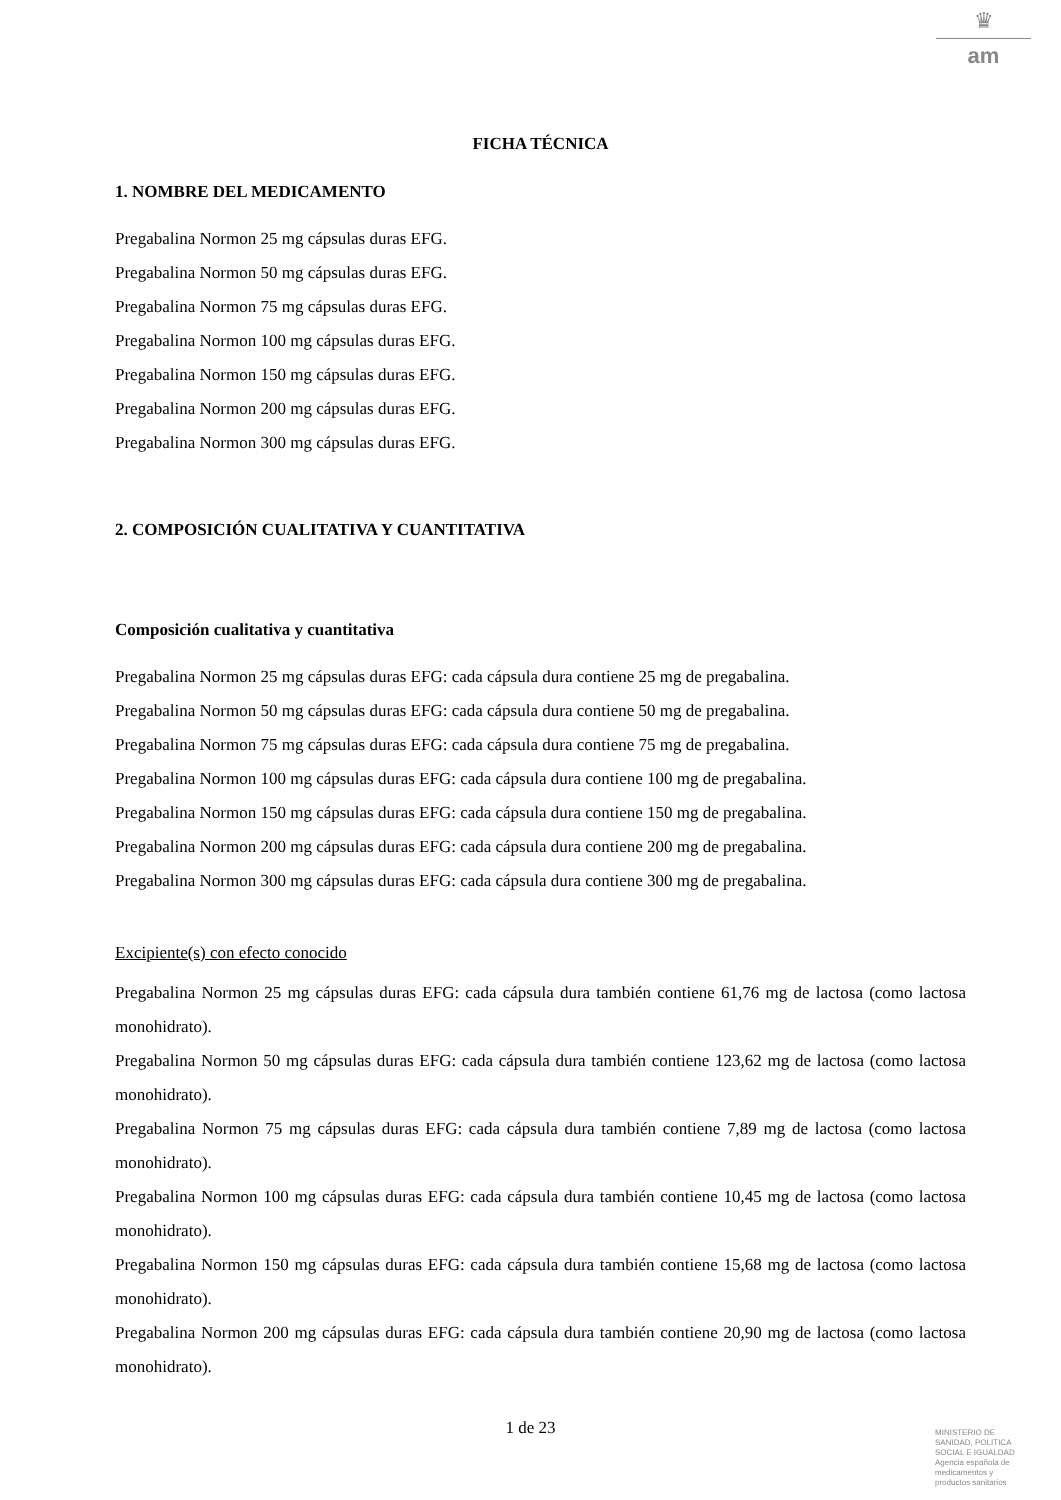♛
am
FICHA TÉCNICA
1. NOMBRE DEL MEDICAMENTO
Pregabalina Normon 25 mg cápsulas duras EFG.
Pregabalina Normon 50 mg cápsulas duras EFG.
Pregabalina Normon 75 mg cápsulas duras EFG.
Pregabalina Normon 100 mg cápsulas duras EFG.
Pregabalina Normon 150 mg cápsulas duras EFG.
Pregabalina Normon 200 mg cápsulas duras EFG.
Pregabalina Normon 300 mg cápsulas duras EFG.
2. COMPOSICIÓN CUALITATIVA Y CUANTITATIVA
Composición cualitativa y cuantitativa
Pregabalina Normon 25 mg cápsulas duras EFG: cada cápsula dura contiene 25 mg de pregabalina.
Pregabalina Normon 50 mg cápsulas duras EFG: cada cápsula dura contiene 50 mg de pregabalina.
Pregabalina Normon 75 mg cápsulas duras EFG: cada cápsula dura contiene 75 mg de pregabalina.
Pregabalina Normon 100 mg cápsulas duras EFG: cada cápsula dura contiene 100 mg de pregabalina.
Pregabalina Normon 150 mg cápsulas duras EFG: cada cápsula dura contiene 150 mg de pregabalina.
Pregabalina Normon 200 mg cápsulas duras EFG: cada cápsula dura contiene 200 mg de pregabalina.
Pregabalina Normon 300 mg cápsulas duras EFG: cada cápsula dura contiene 300 mg de pregabalina.
Excipiente(s) con efecto conocido
Pregabalina Normon 25 mg cápsulas duras EFG: cada cápsula dura también contiene 61,76 mg de lactosa (como lactosa monohidrato).
Pregabalina Normon 50 mg cápsulas duras EFG: cada cápsula dura también contiene 123,62 mg de lactosa (como lactosa monohidrato).
Pregabalina Normon 75 mg cápsulas duras EFG: cada cápsula dura también contiene 7,89 mg de lactosa (como lactosa monohidrato).
Pregabalina Normon 100 mg cápsulas duras EFG: cada cápsula dura también contiene 10,45 mg de lactosa (como lactosa monohidrato).
Pregabalina Normon 150 mg cápsulas duras EFG: cada cápsula dura también contiene 15,68 mg de lactosa (como lactosa monohidrato).
Pregabalina Normon 200 mg cápsulas duras EFG: cada cápsula dura también contiene 20,90 mg de lactosa (como lactosa monohidrato).
1 de 23
MINISTERIO DE
SANIDAD, POLITICA
SOCIAL E IGUALDAD
Agencia española de
medicamentos y
productos sanitarios